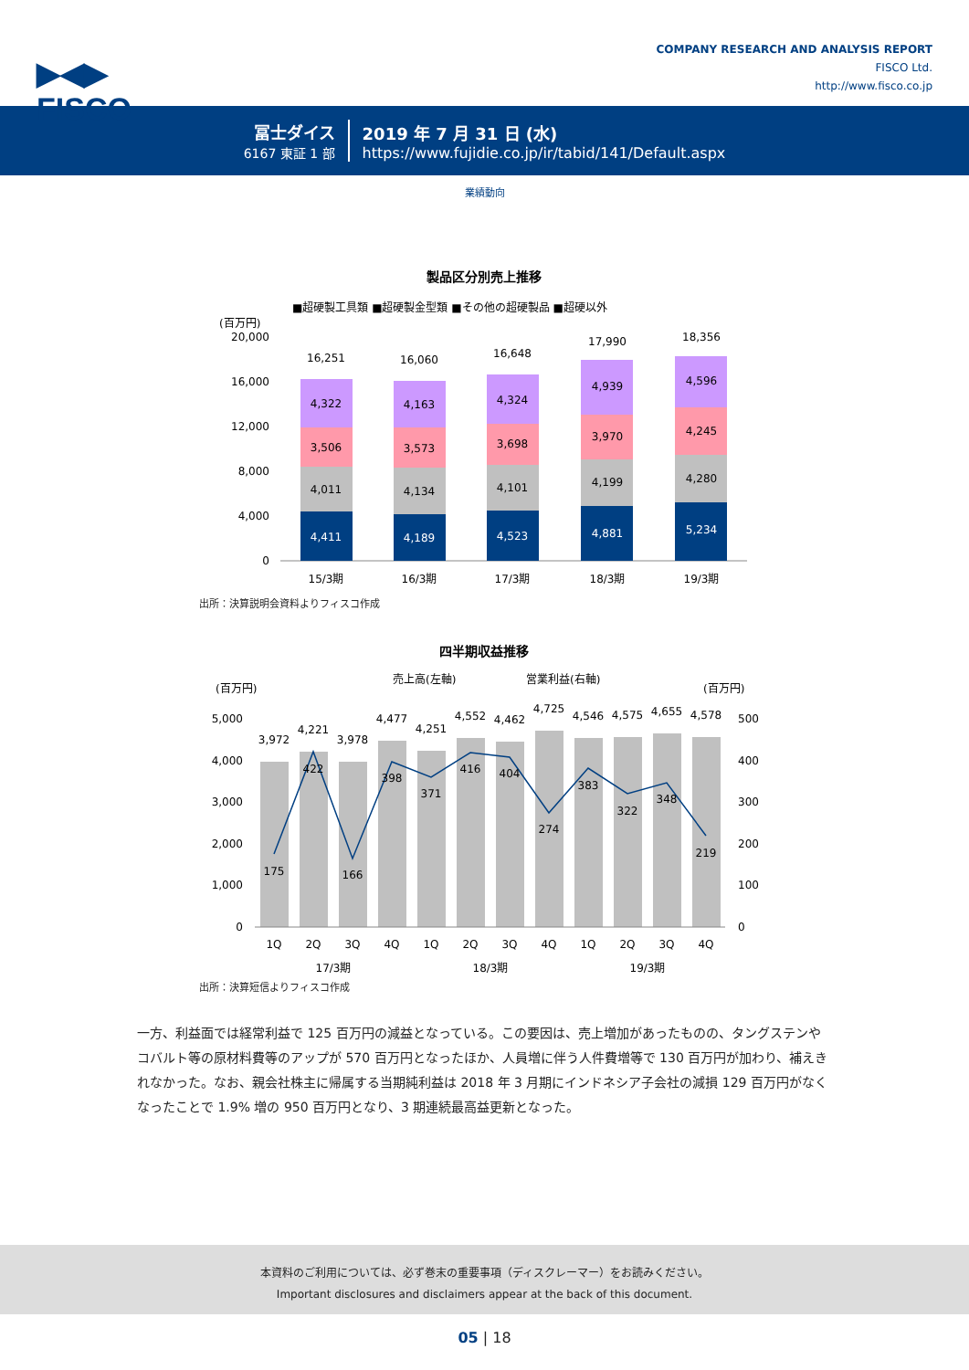▶◀▶
FISCO
COMPANY RESEARCH AND ANALYSIS REPORT
FISCO Ltd.
http://www.fisco.co.jp
冨士ダイス
6167 東証 1 部
2019 年 7 月 31 日 (水)
https://www.fujidie.co.jp/ir/tabid/141/Default.aspx
業績動向
製品区分別売上推移
■超硬製工具類 ■超硬製金型類 ■その他の超硬製品 ■超硬以外
(百万円)
20,000
16,000
12,000
8,000
4,000
0
4,411
4,011
3,506
4,322
16,251
15/3期
4,189
4,134
3,573
4,163
16,060
16/3期
4,523
4,101
3,698
4,324
16,648
17/3期
4,881
4,199
3,970
4,939
17,990
18/3期
5,234
4,280
4,245
4,596
18,356
19/3期
出所：決算説明会資料よりフィスコ作成
四半期収益推移
売上高(左軸)
営業利益(右軸)
(百万円)
(百万円)
5,000
4,000
3,000
2,000
1,000
0
500
400
300
200
100
0
3,972
4,221
3,978
4,477
4,251
4,552
4,462
4,725
4,546
4,575
4,655
4,578
175
422
166
398
371
416
404
274
383
322
348
219
1Q
2Q
3Q
4Q
1Q
2Q
3Q
4Q
1Q
2Q
3Q
4Q
17/3期
18/3期
19/3期
出所：決算短信よりフィスコ作成
一方、利益面では経常利益で 125 百万円の減益となっている。この要因は、売上増加があったものの、タングステンやコバルト等の原材料費等のアップが 570 百万円となったほか、人員増に伴う人件費増等で 130 百万円が加わり、補えきれなかった。なお、親会社株主に帰属する当期純利益は 2018 年 3 月期にインドネシア子会社の減損 129 百万円がなくなったことで 1.9% 増の 950 百万円となり、3 期連続最高益更新となった。
本資料のご利用については、必ず巻末の重要事項（ディスクレーマー）をお読みください。
Important disclosures and disclaimers appear at the back of this document.
05 | 18